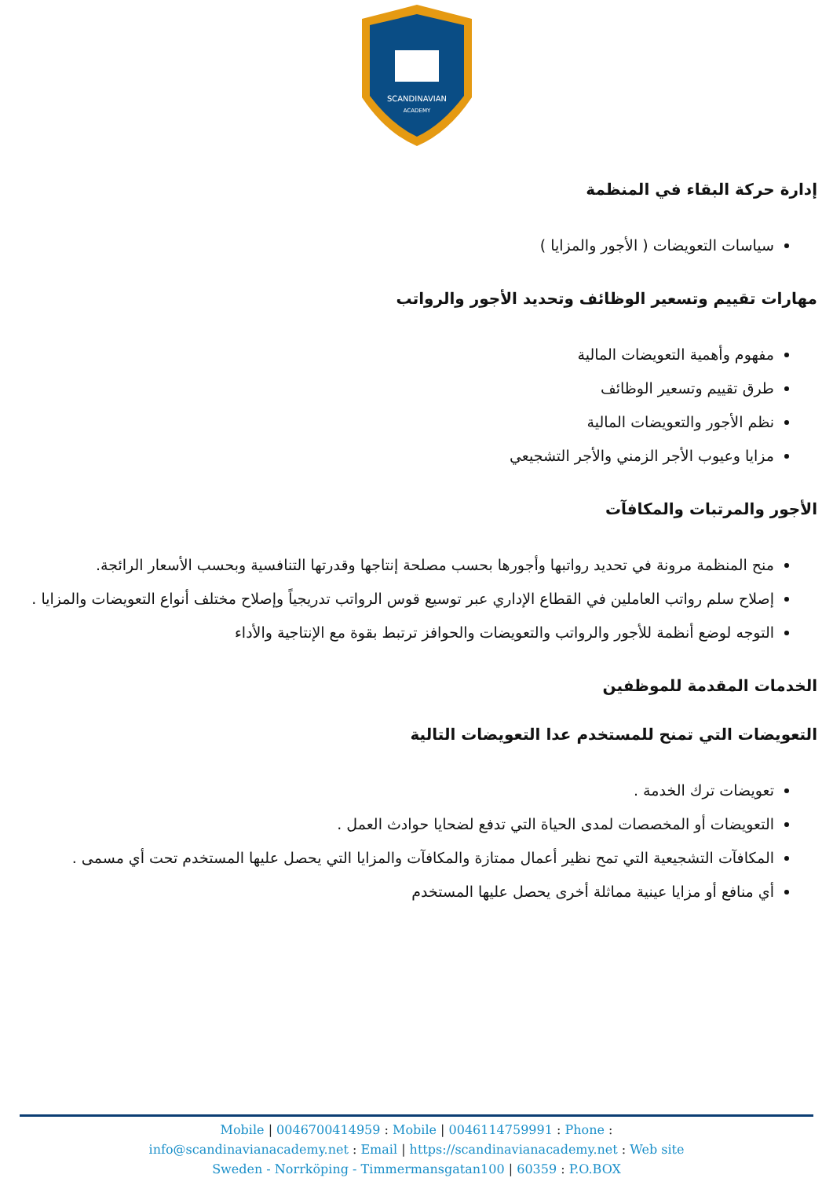SCANDINAVIAN
ACADEMY
إدارة حركة البقاء في المنظمة
سياسات التعويضات ( الأجور والمزايا )
مهارات تقييم وتسعير الوظائف وتحديد الأجور والرواتب
مفهوم وأهمية التعويضات المالية
طرق تقييم وتسعير الوظائف
نظم الأجور والتعويضات المالية
مزايا وعيوب الأجر الزمني والأجر التشجيعي
الأجور والمرتبات والمكافآت
منح المنظمة مرونة في تحديد رواتبها وأجورها بحسب مصلحة إنتاجها وقدرتها التنافسية وبحسب الأسعار الرائجة.
إصلاح سلم رواتب العاملين في القطاع الإداري عبر توسيع قوس الرواتب تدريجياً وإصلاح مختلف أنواع التعويضات والمزايا .
التوجه لوضع أنظمة للأجور والرواتب والتعويضات والحوافز ترتبط بقوة مع الإنتاجية والأداء
الخدمات المقدمة للموظفين
التعويضات التي تمنح للمستخدم عدا التعويضات التالية
تعويضات ترك الخدمة .
التعويضات أو المخصصات لمدى الحياة التي تدفع لضحايا حوادث العمل .
المكافآت التشجيعية التي تمح نظير أعمال ممتازة والمكافآت والمزايا التي يحصل عليها المستخدم تحت أي مسمى .
أي منافع أو مزايا عينية مماثلة أخرى يحصل عليها المستخدم
Mobile | 0046700414959 : Mobile | 0046114759991 : Phone :
info@scandinavianacademy.net : Email | https://scandinavianacademy.net : Web site
Sweden - Norrköping - Timmermansgatan100 | 60359 : P.O.BOX